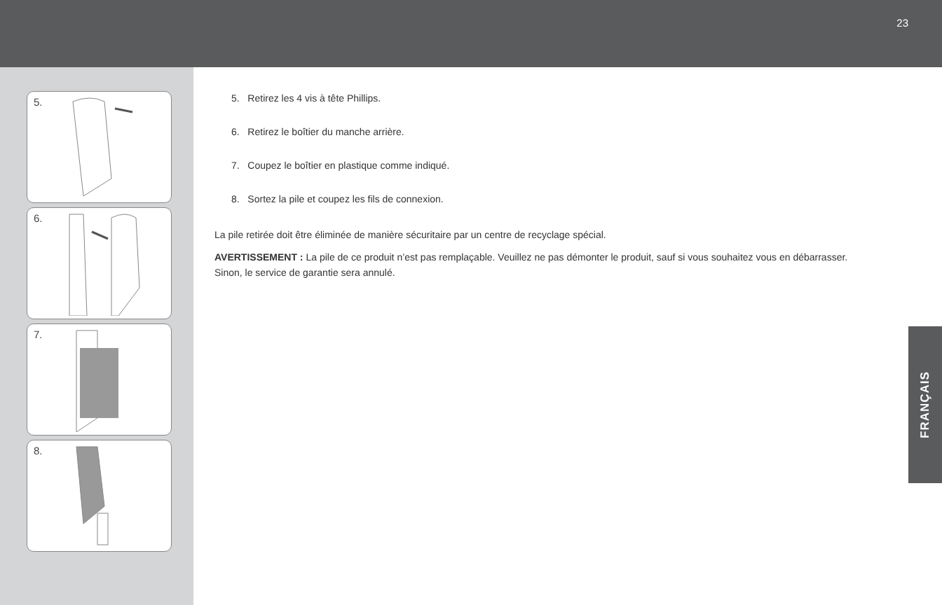23
5.
6.
7.
8.
5. Retirez les 4 vis à tête Phillips.
6. Retirez le boîtier du manche arrière.
7. Coupez le boîtier en plastique comme indiqué.
8. Sortez la pile et coupez les fils de connexion.
La pile retirée doit être éliminée de manière sécuritaire par un centre de recyclage spécial.
AVERTISSEMENT : La pile de ce produit n’est pas remplaçable. Veuillez ne pas démonter le produit, sauf si vous souhaitez vous en débarrasser. Sinon, le service de garantie sera annulé.
FRANÇAIS